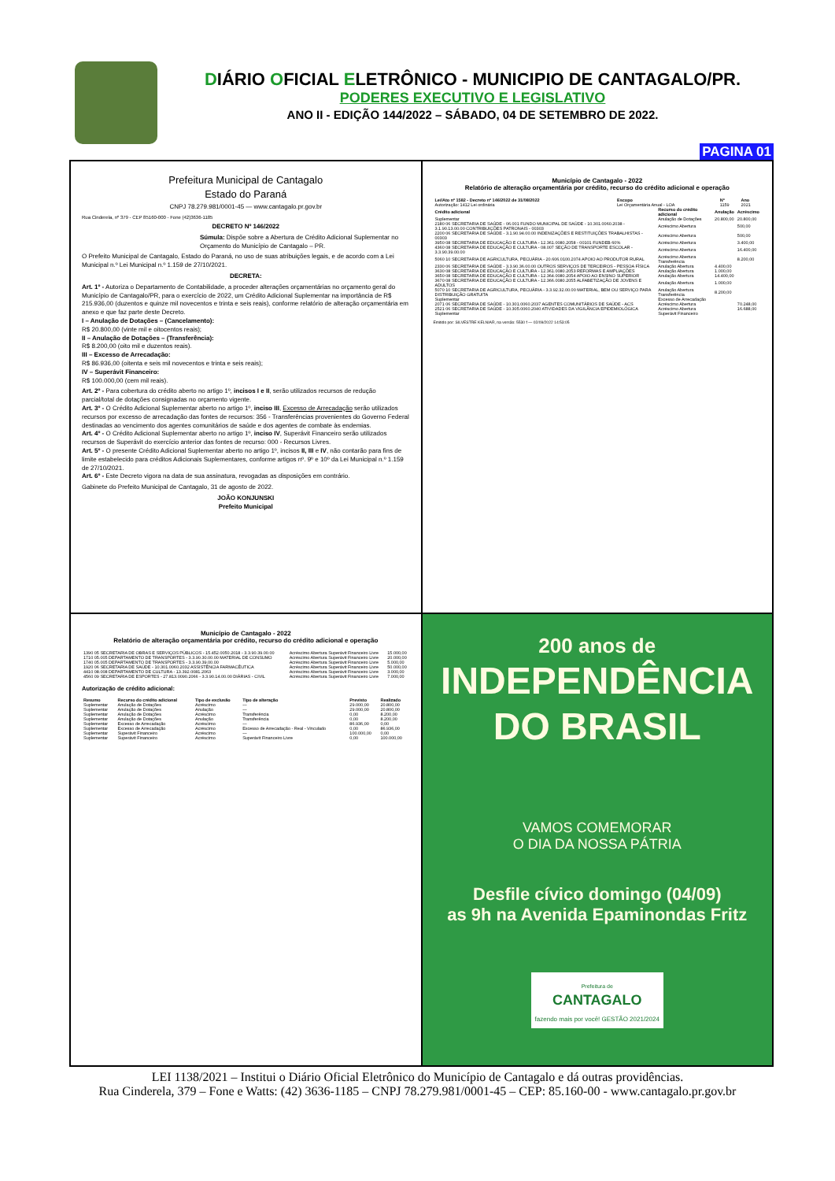DIÁRIO OFICIAL ELETRÔNICO - MUNICIPIO DE CANTAGALO/PR.
PODERES EXECUTIVO E LEGISLATIVO
ANO II - EDIÇÃO 144/2022 – SÁBADO, 04 DE SETEMBRO DE 2022.
PAGINA 01
Prefeitura Municipal de Cantagalo
Estado do Paraná
CNPJ 78.279.981/0001-45 — www.cantagalo.pr.gov.br
Rua Cinderela, nº 379 - CEP 85160-000 - Fone (42)3636-1185
DECRETO Nº 146/2022
Súmula: Dispõe sobre a Abertura de Crédito Adicional Suplementar no Orçamento do Município de Cantagalo – PR.
O Prefeito Municipal de Cantagalo, Estado do Paraná, no uso de suas atribuições legais, e de acordo com a Lei Municipal n.º Lei Municipal n.º 1.159 de 27/10/2021.
DECRETA:
Art. 1º - Autoriza o Departamento de Contabilidade, a proceder alterações orçamentárias no orçamento geral do Município de Cantagalo/PR, para o exercício de 2022, um Crédito Adicional Suplementar na importância de R$ 215.936,00 (duzentos e quinze mil novecentos e trinta e seis reais), conforme relatório de alteração orçamentária em anexo e que faz parte deste Decreto.
I – Anulação de Dotações – (Cancelamento):
R$ 20.800,00 (vinte mil e oitocentos reais);
II – Anulação de Dotações – (Transferência):
R$ 8.200,00 (oito mil e duzentos reais).
III – Excesso de Arrecadação:
R$ 86.936,00 (oitenta e seis mil novecentos e trinta e seis reais);
IV – Superávit Financeiro:
R$ 100.000,00 (cem mil reais).
Art. 2º - Para cobertura do crédito aberto no artigo 1º, incisos I e II, serão utilizados recursos de redução parcial/total de dotações consignadas no orçamento vigente.
Art. 3º - O Crédito Adicional Suplementar aberto no artigo 1º, inciso III, Excesso de Arrecadação serão utilizados recursos por excesso de arrecadação das fontes de recursos: 356 - Transferências provenientes do Governo Federal destinadas ao vencimento dos agentes comunitários de saúde e dos agentes de combate às endemias.
Art. 4º - O Crédito Adicional Suplementar aberto no artigo 1º, inciso IV, Superávit Financeiro serão utilizados recursos de Superávit do exercício anterior das fontes de recurso: 000 - Recursos Livres.
Art. 5º - O presente Crédito Adicional Suplementar aberto no artigo 1º, incisos II, III e IV, não contarão para fins de limite estabelecido para créditos Adicionais Suplementares, conforme artigos nº. 9º e 10º da Lei Municipal n.º 1.159 de 27/10/2021.
Art. 6º - Este Decreto vigora na data de sua assinatura, revogadas as disposições em contrário.
Gabinete do Prefeito Municipal de Cantagalo, 31 de agosto de 2022.
JOÃO KONJUNSKI
Prefeito Municipal
Município de Cantagalo - 2022
Relatório de alteração orçamentária por crédito, recurso do crédito adicional e operação
| Lei/Ato nº 1582 - Decreto nº 146/2022 de 31/08/2022 | Escopo | Nº | Ano |
| --- | --- | --- | --- |
| Autorização: 1412 Lei ordinária | Lei Orçamentária Anual - LOA | 1159 | 2021 |
| Crédito adicional | Recurso do crédito adicional | Anulação | Acréscimo |
| --- | --- | --- | --- |
| Suplementar | Anulação de Dotações | 20.800,00 | 20.800,00 |
| 2180 06 SECRETARIA DE SAÚDE - 06.001 FUNDO MUNICIPAL DE SAÚDE - 10.301.0060.2038 - 3.1.90.13.00.00 CONTRIBUIÇÕES PATRONAIS - 00303 | Acréscimo Abertura | | 500,00 |
| 2200 06 SECRETARIA DE SAÚDE - 3.1.90.94.00.00 INDENIZAÇÕES E RESTITUIÇÕES TRABALHISTAS - 00303 | Acréscimo Abertura | | 500,00 |
| 3950 08 SECRETARIA DE EDUCAÇÃO E CULTURA - 12.361.0080.2058 - 00101 FUNDEB 60% | Acréscimo Abertura | | 3.400,00 |
| 4360 08 SECRETARIA DE EDUCAÇÃO E CULTURA - 08.007 SEÇÃO DE TRANSPORTE ESCOLAR - 3.3.90.39.00.00 | Acréscimo Abertura | | 16.400,00 |
| 5060 10 SECRETARIA DE AGRICULTURA, PECUÁRIA - 20.606.0100.2074 APOIO AO PRODUTOR RURAL | Acréscimo Abertura Transferência | | 8.200,00 |
| 2330 06 SECRETARIA DE SAÚDE - 3.3.90.36.00.00 OUTROS SERVIÇOS DE TERCEIROS - PESSOA FÍSICA | Anulação Abertura | 4.400,00 | |
| 3630 08 SECRETARIA DE EDUCAÇÃO E CULTURA - 12.361.0080.2053 REFORMAS E AMPLIAÇÕES | Anulação Abertura | 1.000,00 | |
| 3650 08 SECRETARIA DE EDUCAÇÃO E CULTURA - 12.364.0080.2054 APOIO AO ENSINO SUPERIOR | Anulação Abertura | 14.400,00 | |
| 3670 08 SECRETARIA DE EDUCAÇÃO E CULTURA - 12.366.0080.2055 ALFABETIZAÇÃO DE JOVENS E ADULTOS | Anulação Abertura | 1.000,00 | |
| 5070 10 SECRETARIA DE AGRICULTURA, PECUÁRIA - 3.3.92.32.00.00 MATERIAL, BEM OU SERVIÇO PARA DISTRIBUIÇÃO GRATUITA | Anulação Abertura Transferência | 8.200,00 | |
| Suplementar | Excesso de Arrecadação | | |
| 2071 06 SECRETARIA DE SAÚDE - 10.301.0060.2037 AGENTES COMUNITÁRIOS DE SAÚDE - ACS | Acréscimo Abertura | | 70.248,00 |
| 2521 06 SECRETARIA DE SAÚDE - 10.305.0060.2040 ATIVIDADES DA VIGILÂNCIA EPIDEMIOLÓGICA | Acréscimo Abertura | | 16.688,00 |
| Suplementar | Superávit Financeiro | | |
Emitido por: SILVESTRE KELNIAR, na versão: 5530 f — 02/09/2022 14:53:05
Município de Cantagalo - 2022
Relatório de alteração orçamentária por crédito, recurso do crédito adicional e operação
| 1390 05 SECRETARIA DE OBRAS E SERVIÇOS PÚBLICOS - 15.452.0050.2018 - 3.3.90.39.00.00 | Acréscimo Abertura Superávit Financeiro Livre | 15.000,00 |
| 1710 05.005 DEPARTAMENTO DE TRANSPORTES - 3.3.90.30.00.00 MATERIAL DE CONSUMO | Acréscimo Abertura Superávit Financeiro Livre | 20.000,00 |
| 1740 05.005 DEPARTAMENTO DE TRANSPORTES - 3.3.90.39.00.00 | Acréscimo Abertura Superávit Financeiro Livre | 5.000,00 |
| 1920 06 SECRETARIA DE SAÚDE - 10.301.0060.2032 ASSISTÊNCIA FARMACÊUTICA | Acréscimo Abertura Superávit Financeiro Livre | 50.000,00 |
| 4410 08.008 DEPARTAMENTO DE CULTURA - 13.392.0081.2063 | Acréscimo Abertura Superávit Financeiro Livre | 3.000,00 |
| 4560 09 SECRETARIA DE ESPORTES - 27.813.0090.2066 - 3.3.90.14.00.00 DIÁRIAS - CIVIL | Acréscimo Abertura Superávit Financeiro Livre | 7.000,00 |
Autorização de crédito adicional:
| Resumo | Recurso do crédito adicional | Tipo de exclusão | Tipo de alteração | Previsto | Realizado |
| --- | --- | --- | --- | --- | --- |
| Suplementar | Anulação de Dotações | Acréscimo | --- | 29.000,00 | 20.800,00 |
| Suplementar | Anulação de Dotações | Anulação | --- | 29.000,00 | 20.800,00 |
| Suplementar | Anulação de Dotações | Acréscimo | Transferência | 0,00 | 8.200,00 |
| Suplementar | Anulação de Dotações | Anulação | Transferência | 0,00 | 8.200,00 |
| Suplementar | Excesso de Arrecadação | Acréscimo | --- | 86.936,00 | 0,00 |
| Suplementar | Excesso de Arrecadação | Acréscimo | Excesso de Arrecadação - Real - Vinculado | 0,00 | 86.936,00 |
| Suplementar | Superávit Financeiro | Acréscimo | --- | 100.000,00 | 0,00 |
| Suplementar | Superávit Financeiro | Acréscimo | Superávit Financeiro Livre | 0,00 | 100.000,00 |
200 anos de
INDEPENDÊNCIA
DO BRASIL
VAMOS COMEMORAR
O DIA DA NOSSA PÁTRIA
Desfile cívico domingo (04/09)
as 9h na Avenida Epaminondas Fritz
Prefeitura de
CANTAGALO
fazendo mais por você! GESTÃO 2021/2024
LEI 1138/2021 – Institui o Diário Oficial Eletrônico do Município de Cantagalo e dá outras providências.
Rua Cinderela, 379 – Fone e Watts: (42) 3636-1185 – CNPJ 78.279.981/0001-45 – CEP: 85.160-00 - www.cantagalo.pr.gov.br